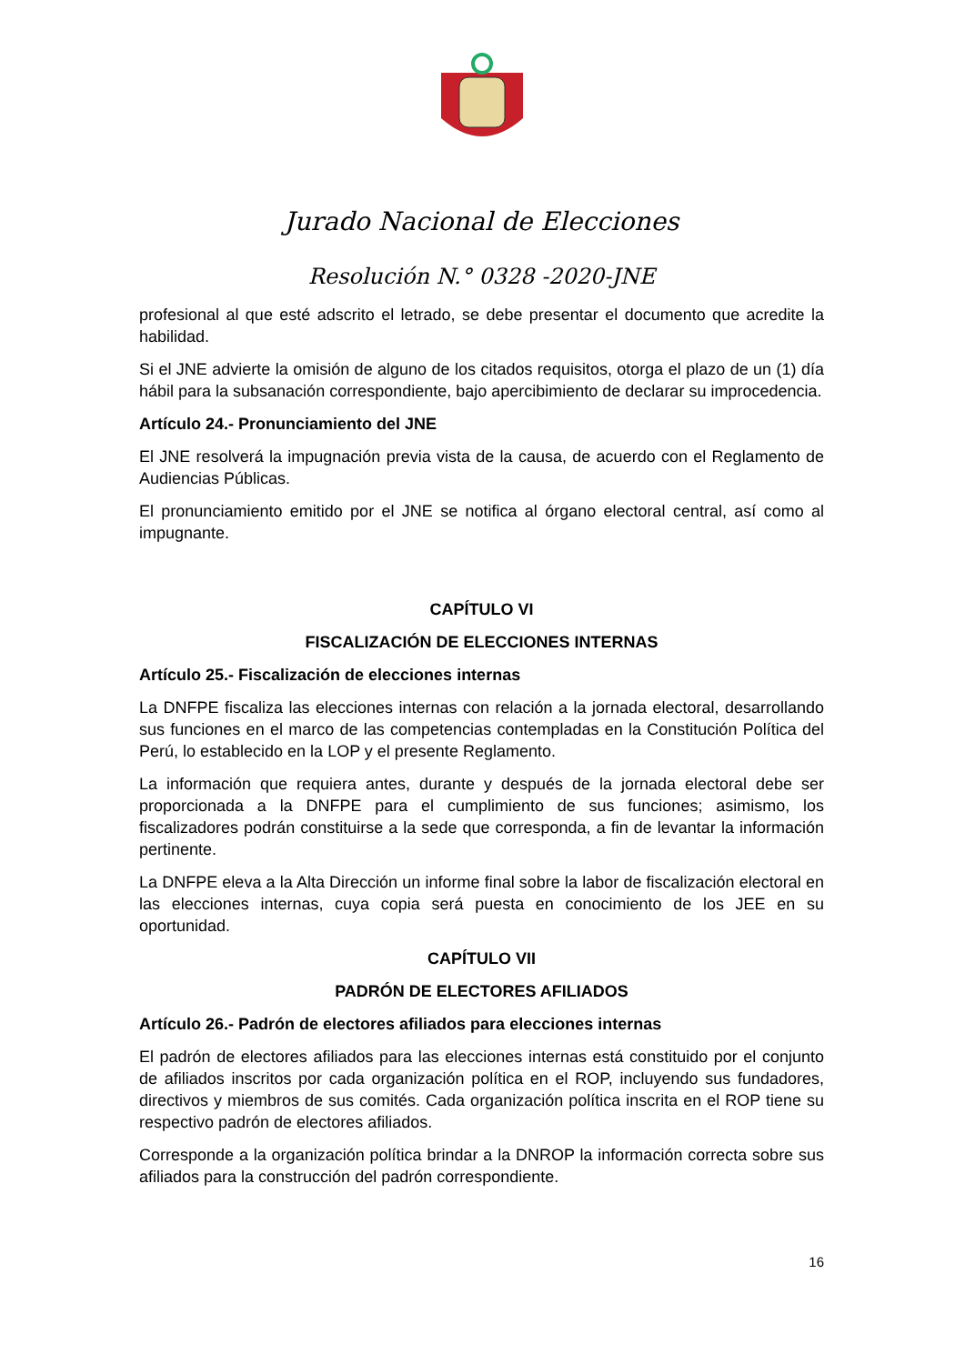Jurado Nacional de Elecciones
Resolución N.° 0328 -2020-JNE
profesional al que esté adscrito el letrado, se debe presentar el documento que acredite la habilidad.
Si el JNE advierte la omisión de alguno de los citados requisitos, otorga el plazo de un (1) día hábil para la subsanación correspondiente, bajo apercibimiento de declarar su improcedencia.
Artículo 24.- Pronunciamiento del JNE
El JNE resolverá la impugnación previa vista de la causa, de acuerdo con el Reglamento de Audiencias Públicas.
El pronunciamiento emitido por el JNE se notifica al órgano electoral central, así como al impugnante.
CAPÍTULO VI
FISCALIZACIÓN DE ELECCIONES INTERNAS
Artículo 25.- Fiscalización de elecciones internas
La DNFPE fiscaliza las elecciones internas con relación a la jornada electoral, desarrollando sus funciones en el marco de las competencias contempladas en la Constitución Política del Perú, lo establecido en la LOP y el presente Reglamento.
La información que requiera antes, durante y después de la jornada electoral debe ser proporcionada a la DNFPE para el cumplimiento de sus funciones; asimismo, los fiscalizadores podrán constituirse a la sede que corresponda, a fin de levantar la información pertinente.
La DNFPE eleva a la Alta Dirección un informe final sobre la labor de fiscalización electoral en las elecciones internas, cuya copia será puesta en conocimiento de los JEE en su oportunidad.
CAPÍTULO VII
PADRÓN DE ELECTORES AFILIADOS
Artículo 26.- Padrón de electores afiliados para elecciones internas
El padrón de electores afiliados para las elecciones internas está constituido por el conjunto de afiliados inscritos por cada organización política en el ROP, incluyendo sus fundadores, directivos y miembros de sus comités. Cada organización política inscrita en el ROP tiene su respectivo padrón de electores afiliados.
Corresponde a la organización política brindar a la DNROP la información correcta sobre sus afiliados para la construcción del padrón correspondiente.
16